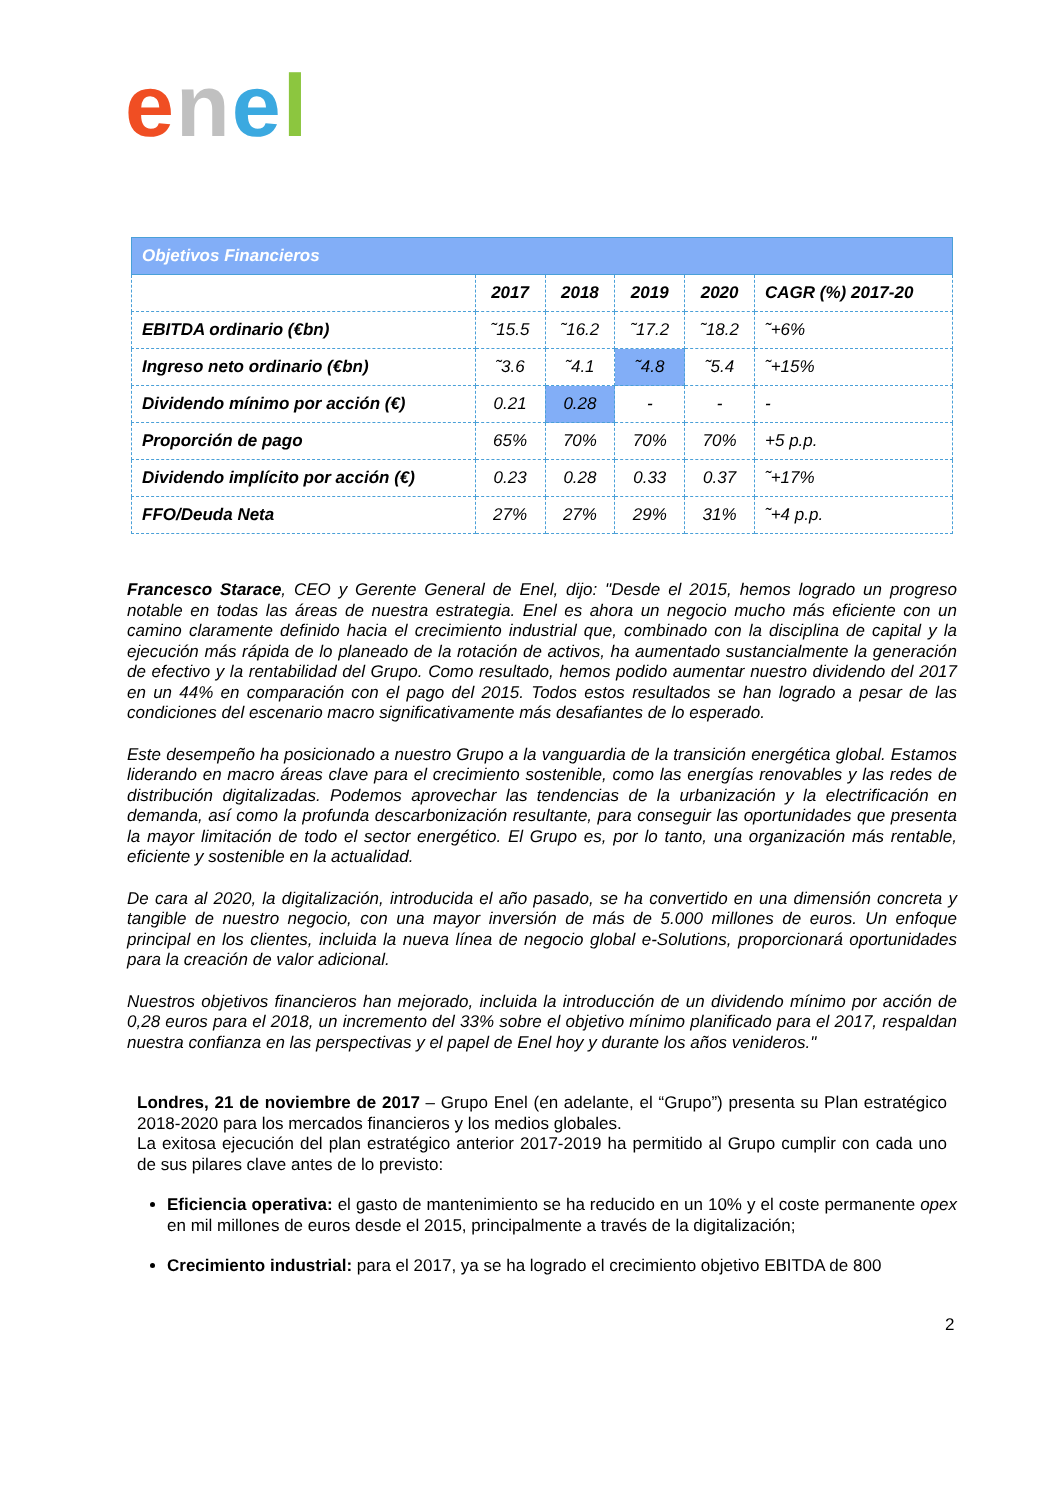enel
| Objetivos Financieros | | | | | |
| --- | --- | --- | --- | --- | --- |
| | 2017 | 2018 | 2019 | 2020 | CAGR (%) 2017-20 |
| EBITDA ordinario (€bn) | ˜15.5 | ˜16.2 | ˜17.2 | ˜18.2 | ˜+6% |
| Ingreso neto ordinario (€bn) | ˜3.6 | ˜4.1 | ˜4.8 | ˜5.4 | ˜+15% |
| Dividendo mínimo por acción (€) | 0.21 | 0.28 | - | - | - |
| Proporción de pago | 65% | 70% | 70% | 70% | +5 p.p. |
| Dividendo implícito por acción (€) | 0.23 | 0.28 | 0.33 | 0.37 | ˜+17% |
| FFO/Deuda Neta | 27% | 27% | 29% | 31% | ˜+4 p.p. |
Francesco Starace, CEO y Gerente General de Enel, dijo: "Desde el 2015, hemos logrado un progreso notable en todas las áreas de nuestra estrategia. Enel es ahora un negocio mucho más eficiente con un camino claramente definido hacia el crecimiento industrial que, combinado con la disciplina de capital y la ejecución más rápida de lo planeado de la rotación de activos, ha aumentado sustancialmente la generación de efectivo y la rentabilidad del Grupo. Como resultado, hemos podido aumentar nuestro dividendo del 2017 en un 44% en comparación con el pago del 2015. Todos estos resultados se han logrado a pesar de las condiciones del escenario macro significativamente más desafiantes de lo esperado.
Este desempeño ha posicionado a nuestro Grupo a la vanguardia de la transición energética global. Estamos liderando en macro áreas clave para el crecimiento sostenible, como las energías renovables y las redes de distribución digitalizadas. Podemos aprovechar las tendencias de la urbanización y la electrificación en demanda, así como la profunda descarbonización resultante, para conseguir las oportunidades que presenta la mayor limitación de todo el sector energético. El Grupo es, por lo tanto, una organización más rentable, eficiente y sostenible en la actualidad.
De cara al 2020, la digitalización, introducida el año pasado, se ha convertido en una dimensión concreta y tangible de nuestro negocio, con una mayor inversión de más de 5.000 millones de euros. Un enfoque principal en los clientes, incluida la nueva línea de negocio global e-Solutions, proporcionará oportunidades para la creación de valor adicional.
Nuestros objetivos financieros han mejorado, incluida la introducción de un dividendo mínimo por acción de 0,28 euros para el 2018, un incremento del 33% sobre el objetivo mínimo planificado para el 2017, respaldan nuestra confianza en las perspectivas y el papel de Enel hoy y durante los años venideros."
Londres, 21 de noviembre de 2017 – Grupo Enel (en adelante, el “Grupo”) presenta su Plan estratégico 2018-2020 para los mercados financieros y los medios globales.
La exitosa ejecución del plan estratégico anterior 2017-2019 ha permitido al Grupo cumplir con cada uno de sus pilares clave antes de lo previsto:
Eficiencia operativa: el gasto de mantenimiento se ha reducido en un 10% y el coste permanente opex en mil millones de euros desde el 2015, principalmente a través de la digitalización;
Crecimiento industrial: para el 2017, ya se ha logrado el crecimiento objetivo EBITDA de 800
2